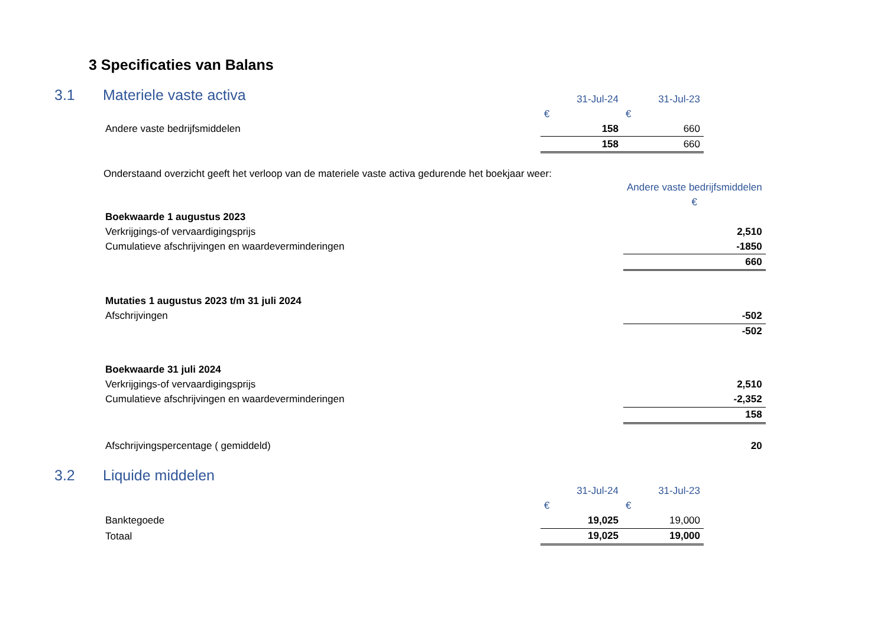3 Specificaties van Balans
3.1 Materiele vaste activa
| | 31-Jul-24 | 31-Jul-23 |
| | € | € |
| Andere vaste bedrijfsmiddelen | 158 | 660 |
| | 158 | 660 |
Onderstaand overzicht geeft het verloop van de materiele vaste activa gedurende het boekjaar weer:
| | Andere vaste bedrijfsmiddelen |
| | € |
| Boekwaarde 1 augustus 2023 | |
| Verkrijgings-of vervaardigingsprijs | 2,510 |
| Cumulatieve afschrijvingen en waardeverminderingen | -1850 |
| | 660 |
| Mutaties 1 augustus 2023 t/m 31 juli 2024 | |
| Afschrijvingen | -502 |
| | -502 |
| Boekwaarde 31 juli 2024 | |
| Verkrijgings-of vervaardigingsprijs | 2,510 |
| Cumulatieve afschrijvingen en waardeverminderingen | -2,352 |
| | 158 |
| Afschrijvingspercentage ( gemiddeld) | 20 |
3.2 Liquide middelen
| | 31-Jul-24 | 31-Jul-23 |
| | € | € |
| Banktegoede | 19,025 | 19,000 |
| Totaal | 19,025 | 19,000 |